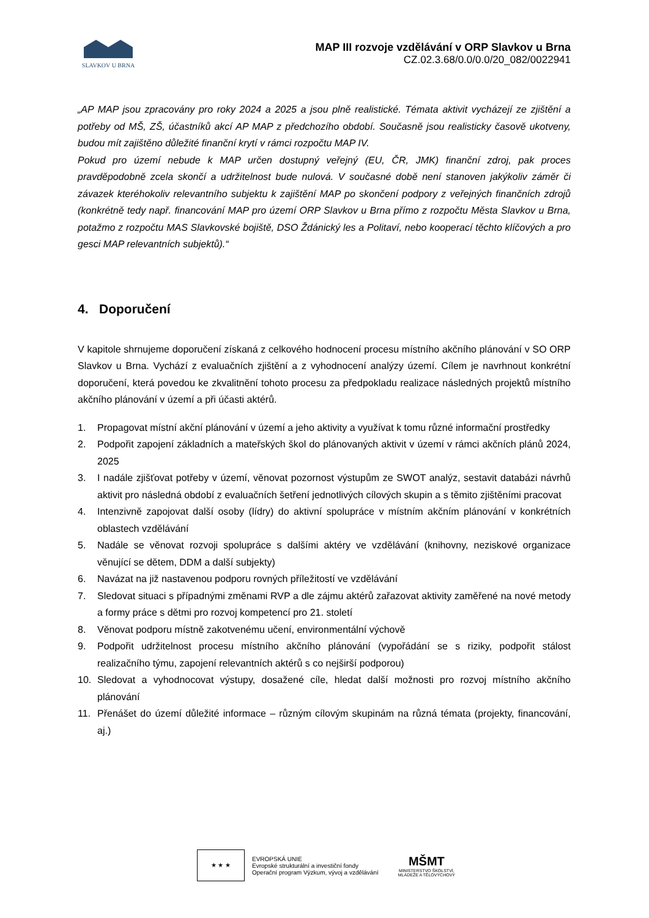SLAVKOV U BRNA
MAP III rozvoje vzdělávání v ORP Slavkov u Brna
CZ.02.3.68/0.0/0.0/20_082/0022941
„AP MAP jsou zpracovány pro roky 2024 a 2025 a jsou plně realistické. Témata aktivit vycházejí ze zjištění a potřeby od MŠ, ZŠ, účastníků akcí AP MAP z předchozího období. Současně jsou realisticky časově ukotveny, budou mít zajištěno důležité finanční krytí v rámci rozpočtu MAP IV.
Pokud pro území nebude k MAP určen dostupný veřejný (EU, ČR, JMK) finanční zdroj, pak proces pravděpodobně zcela skončí a udržitelnost bude nulová. V současné době není stanoven jakýkoliv záměr či závazek kteréhokoliv relevantního subjektu k zajištění MAP po skončení podpory z veřejných finančních zdrojů (konkrétně tedy např. financování MAP pro území ORP Slavkov u Brna přímo z rozpočtu Města Slavkov u Brna, potažmo z rozpočtu MAS Slavkovské bojiště, DSO Ždánický les a Politaví, nebo kooperací těchto klíčových a pro gesci MAP relevantních subjektů).“
4. Doporučení
V kapitole shrnujeme doporučení získaná z celkového hodnocení procesu místního akčního plánování v SO ORP Slavkov u Brna. Vychází z evaluačních zjištění a z vyhodnocení analýzy území. Cílem je navrhnout konkrétní doporučení, která povedou ke zkvalitnění tohoto procesu za předpokladu realizace následných projektů místního akčního plánování v území a při účasti aktérů.
1. Propagovat místní akční plánování v území a jeho aktivity a využívat k tomu různé informační prostředky
2. Podpořit zapojení základních a mateřských škol do plánovaných aktivit v území v rámci akčních plánů 2024, 2025
3. I nadále zjišťovat potřeby v území, věnovat pozornost výstupům ze SWOT analýz, sestavit databázi návrhů aktivit pro následná období z evaluačních šetření jednotlivých cílových skupin a s těmito zjištěními pracovat
4. Intenzivně zapojovat další osoby (lídry) do aktivní spolupráce v místním akčním plánování v konkrétních oblastech vzdělávání
5. Nadále se věnovat rozvoji spolupráce s dalšími aktéry ve vzdělávání (knihovny, neziskové organizace věnující se dětem, DDM a další subjekty)
6. Navázat na již nastavenou podporu rovných příležitostí ve vzdělávání
7. Sledovat situaci s případnými změnami RVP a dle zájmu aktérů zařazovat aktivity zaměřené na nové metody a formy práce s dětmi pro rozvoj kompetencí pro 21. století
8. Věnovat podporu místně zakotvenému učení, environmentální výchově
9. Podpořit udržitelnost procesu místního akčního plánování (vypořádání se s riziky, podpořit stálost realizačního týmu, zapojení relevantních aktérů s co nejširší podporou)
10. Sledovat a vyhodnocovat výstupy, dosažené cíle, hledat další možnosti pro rozvoj místního akčního plánování
11. Přenášet do území důležité informace – různým cílovým skupinám na různá témata (projekty, financování, aj.)
★ ★ ★
EVROPSKÁ UNIE
Evropské strukturální a investiční fondy
Operační program Výzkum, vývoj a vzdělávání
MŠMT
MINISTERSTVO ŠKOLSTVÍ,
MLÁDEŽE A TĚLOVÝCHOVY